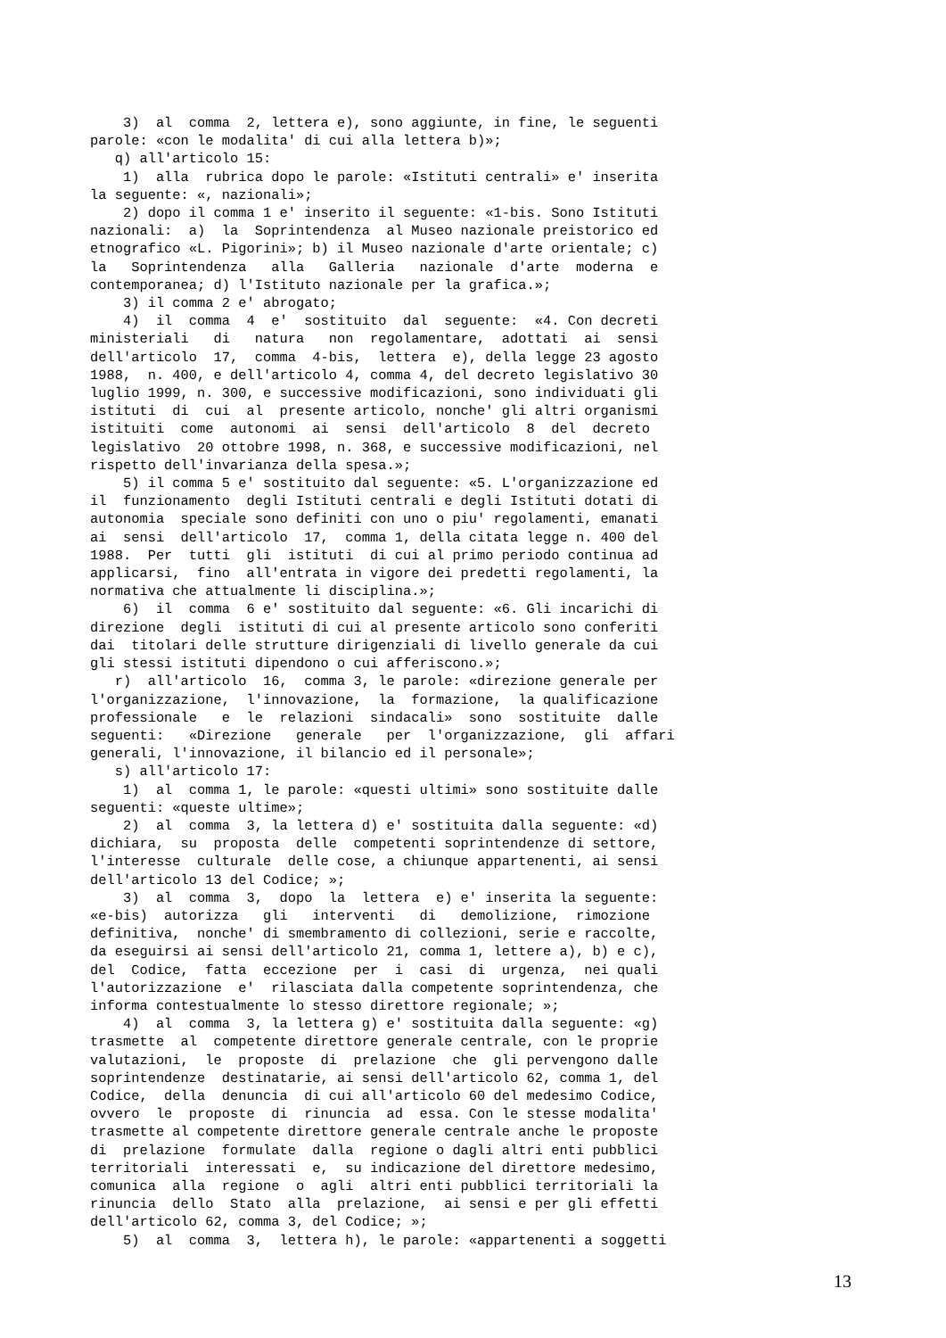3) al comma 2, lettera e), sono aggiunte, in fine, le seguenti parole: «con le modalita' di cui alla lettera b)»; q) all'articolo 15: 1) alla rubrica dopo le parole: «Istituti centrali» e' inserita la seguente: «, nazionali»; 2) dopo il comma 1 e' inserito il seguente: «1-bis. Sono Istituti nazionali: a) la Soprintendenza al Museo nazionale preistorico ed etnografico «L. Pigorini»; b) il Museo nazionale d'arte orientale; c) la Soprintendenza alla Galleria nazionale d'arte moderna e contemporanea; d) l'Istituto nazionale per la grafica.»; 3) il comma 2 e' abrogato; 4) il comma 4 e' sostituito dal seguente: «4. Con decreti ministeriali di natura non regolamentare, adottati ai sensi dell'articolo 17, comma 4-bis, lettera e), della legge 23 agosto 1988, n. 400, e dell'articolo 4, comma 4, del decreto legislativo 30 luglio 1999, n. 300, e successive modificazioni, sono individuati gli istituti di cui al presente articolo, nonche' gli altri organismi istituiti come autonomi ai sensi dell'articolo 8 del decreto legislativo 20 ottobre 1998, n. 368, e successive modificazioni, nel rispetto dell'invarianza della spesa.»; 5) il comma 5 e' sostituito dal seguente: «5. L'organizzazione ed il funzionamento degli Istituti centrali e degli Istituti dotati di autonomia speciale sono definiti con uno o piu' regolamenti, emanati ai sensi dell'articolo 17, comma 1, della citata legge n. 400 del 1988. Per tutti gli istituti di cui al primo periodo continua ad applicarsi, fino all'entrata in vigore dei predetti regolamenti, la normativa che attualmente li disciplina.»; 6) il comma 6 e' sostituito dal seguente: «6. Gli incarichi di direzione degli istituti di cui al presente articolo sono conferiti dai titolari delle strutture dirigenziali di livello generale da cui gli stessi istituti dipendono o cui afferiscono.»; r) all'articolo 16, comma 3, le parole: «direzione generale per l'organizzazione, l'innovazione, la formazione, la qualificazione professionale e le relazioni sindacali» sono sostituite dalle seguenti: «Direzione generale per l'organizzazione, gli affari generali, l'innovazione, il bilancio ed il personale»; s) all'articolo 17: 1) al comma 1, le parole: «questi ultimi» sono sostituite dalle seguenti: «queste ultime»; 2) al comma 3, la lettera d) e' sostituita dalla seguente: «d) dichiara, su proposta delle competenti soprintendenze di settore, l'interesse culturale delle cose, a chiunque appartenenti, ai sensi dell'articolo 13 del Codice; »; 3) al comma 3, dopo la lettera e) e' inserita la seguente: «e-bis) autorizza gli interventi di demolizione, rimozione definitiva, nonche' di smembramento di collezioni, serie e raccolte, da eseguirsi ai sensi dell'articolo 21, comma 1, lettere a), b) e c), del Codice, fatta eccezione per i casi di urgenza, nei quali l'autorizzazione e' rilasciata dalla competente soprintendenza, che informa contestualmente lo stesso direttore regionale; »; 4) al comma 3, la lettera g) e' sostituita dalla seguente: «g) trasmette al competente direttore generale centrale, con le proprie valutazioni, le proposte di prelazione che gli pervengono dalle soprintendenze destinatarie, ai sensi dell'articolo 62, comma 1, del Codice, della denuncia di cui all'articolo 60 del medesimo Codice, ovvero le proposte di rinuncia ad essa. Con le stesse modalita' trasmette al competente direttore generale centrale anche le proposte di prelazione formulate dalla regione o dagli altri enti pubblici territoriali interessati e, su indicazione del direttore medesimo, comunica alla regione o agli altri enti pubblici territoriali la rinuncia dello Stato alla prelazione, ai sensi e per gli effetti dell'articolo 62, comma 3, del Codice; »; 5) al comma 3, lettera h), le parole: «appartenenti a soggetti
13